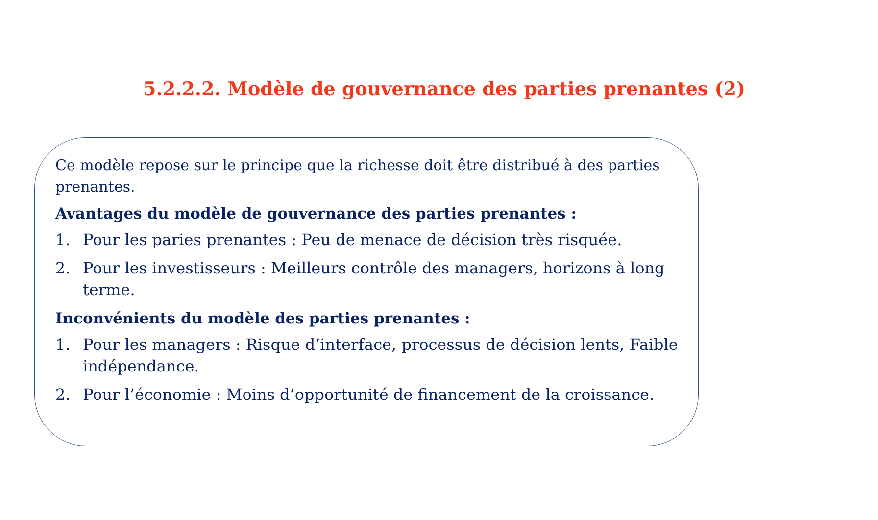5.2.2.2. Modèle de gouvernance des parties prenantes (2)
Ce modèle repose sur le principe que la richesse doit être distribué à des parties prenantes.
Avantages du modèle de gouvernance des parties prenantes :
1. Pour les paries prenantes : Peu de menace de décision très risquée.
2. Pour les investisseurs : Meilleurs contrôle des managers, horizons à long terme.
Inconvénients du modèle des parties prenantes :
1. Pour les managers : Risque d’interface, processus de décision lents, Faible indépendance.
2. Pour l’économie : Moins d’opportunité de financement de la croissance.